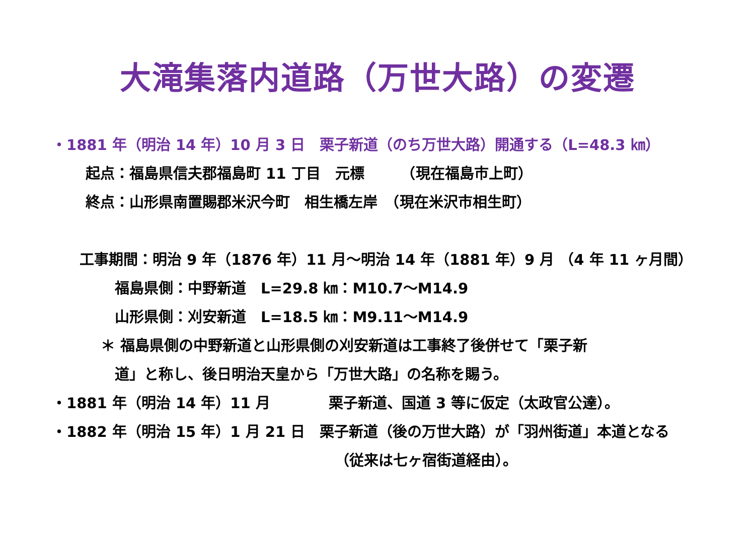大滝集落内道路（万世大路）の変遷
・1881 年（明治 14 年）10 月 3 日　栗子新道（のち万世大路）開通する（L=48.3 ㎞）
起点：福島県信夫郡福島町 11 丁目　元標　　　（現在福島市上町）
終点：山形県南置賜郡米沢今町　相生橋左岸　（現在米沢市相生町）
工事期間：明治 9 年（1876 年）11 月～明治 14 年（1881 年）9 月 （4 年 11 ヶ月間）
福島県側：中野新道　L=29.8 ㎞：M10.7～M14.9
山形県側：刈安新道　L=18.5 ㎞：M9.11～M14.9
＊ 福島県側の中野新道と山形県側の刈安新道は工事終了後併せて「栗子新
道」と称し、後日明治天皇から「万世大路」の名称を賜う。
・1881 年（明治 14 年）11 月　　　　栗子新道、国道 3 等に仮定（太政官公達）。
・1882 年（明治 15 年）1 月 21 日　栗子新道（後の万世大路）が「羽州街道」本道となる
（従来は七ヶ宿街道経由）。